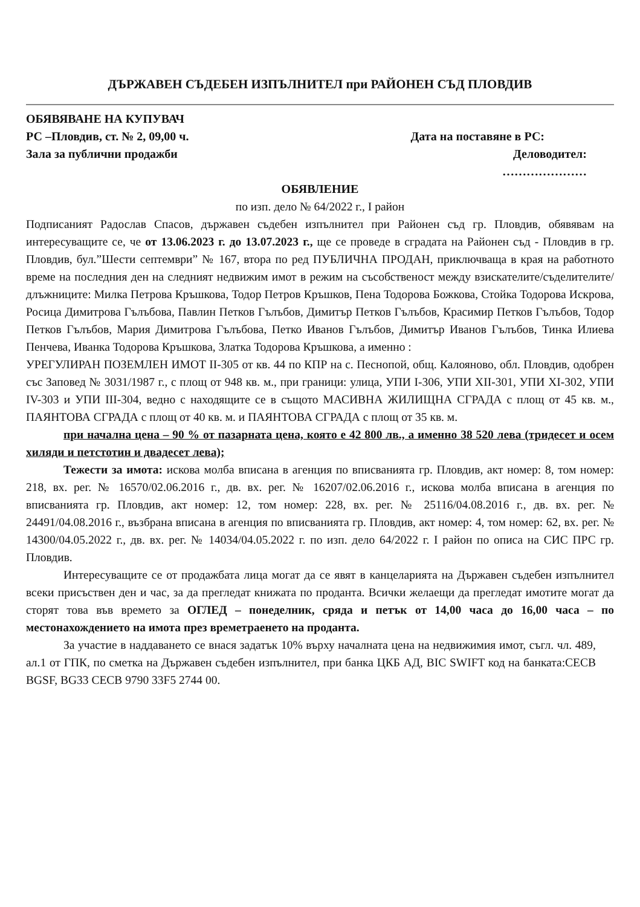ДЪРЖАВЕН СЪДЕБЕН ИЗПЪЛНИТЕЛ при РАЙОНЕН СЪД ПЛОВДИВ
ОБЯВЯВАНЕ НА КУПУВАЧ
РС –Пловдив, ст. № 2, 09,00 ч. Дата на поставяне в РС:
Зала за публични продажби Деловодител:
…………………
ОБЯВЛЕНИЕ
по изп. дело № 64/2022 г., I район
Подписаният Радослав Спасов, държавен съдебен изпълнител при Районен съд гр. Пловдив, обявявам на интересуващите се, че от 13.06.2023 г. до 13.07.2023 г., ще се проведе в сградата на Районен съд - Пловдив в гр. Пловдив, бул.”Шести септември” № 167, втора по ред ПУБЛИЧНА ПРОДАН, приключваща в края на работното време на последния ден на следният недвижим имот в режим на съсобственост между взискателите/съделителите/длъжниците: Милка Петрова Кръшкова, Тодор Петров Кръшков, Пена Тодорова Божкова, Стойка Тодорова Искрова, Росица Димитрова Гълъбова, Павлин Петков Гълъбов, Димитър Петков Гълъбов, Красимир Петков Гълъбов, Тодор Петков Гълъбов, Мария Димитрова Гълъбова, Петко Иванов Гълъбов, Димитър Иванов Гълъбов, Тинка Илиева Пенчева, Иванка Тодорова Кръшкова, Златка Тодорова Кръшкова, а именно :
УРЕГУЛИРАН ПОЗЕМЛЕН ИМОТ II-305 от кв. 44 по КПР на с. Песнопой, общ. Калояново, обл. Пловдив, одобрен със Заповед № 3031/1987 г., с площ от 948 кв. м., при граници: улица, УПИ I-306, УПИ XII-301, УПИ XI-302, УПИ IV-303 и УПИ III-304, ведно с находящите се в същото МАСИВНА ЖИЛИЩНА СГРАДА с площ от 45 кв. м., ПАЯНТОВА СГРАДА с площ от 40 кв. м. и ПАЯНТОВА СГРАДА с площ от 35 кв. м.
при начална цена – 90 % от пазарната цена, която е 42 800 лв., а именно 38 520 лева (тридесет и осем хиляди и петстотин и двадесет лева);
Тежести за имота: искова молба вписана в агенция по вписванията гр. Пловдив, акт номер: 8, том номер: 218, вх. рег. № 16570/02.06.2016 г., дв. вх. рег. № 16207/02.06.2016 г., искова молба вписана в агенция по вписванията гр. Пловдив, акт номер: 12, том номер: 228, вх. рег. № 25116/04.08.2016 г., дв. вх. рег. № 24491/04.08.2016 г., възбрана вписана в агенция по вписванията гр. Пловдив, акт номер: 4, том номер: 62, вх. рег. № 14300/04.05.2022 г., дв. вх. рег. № 14034/04.05.2022 г. по изп. дело 64/2022 г. I район по описа на СИС ПРС гр. Пловдив.
Интересуващите се от продажбата лица могат да се явят в канцеларията на Държавен съдебен изпълнител всеки присъствен ден и час, за да прегледат книжата по проданта. Всички желаещи да прегледат имотите могат да сторят това във времето за ОГЛЕД – понеделник, сряда и петък от 14,00 часа до 16,00 часа – по местонахождението на имота през времетраенето на проданта.
За участие в наддаването се внася задатък 10% върху началната цена на недвижимия имот, съгл. чл. 489, ал.1 от ГПК, по сметка на Държавен съдебен изпълнител, при банка ЦКБ АД, BIC SWIFT код на банката:CECB BGSF, BG33 CECB 9790 33F5 2744 00.